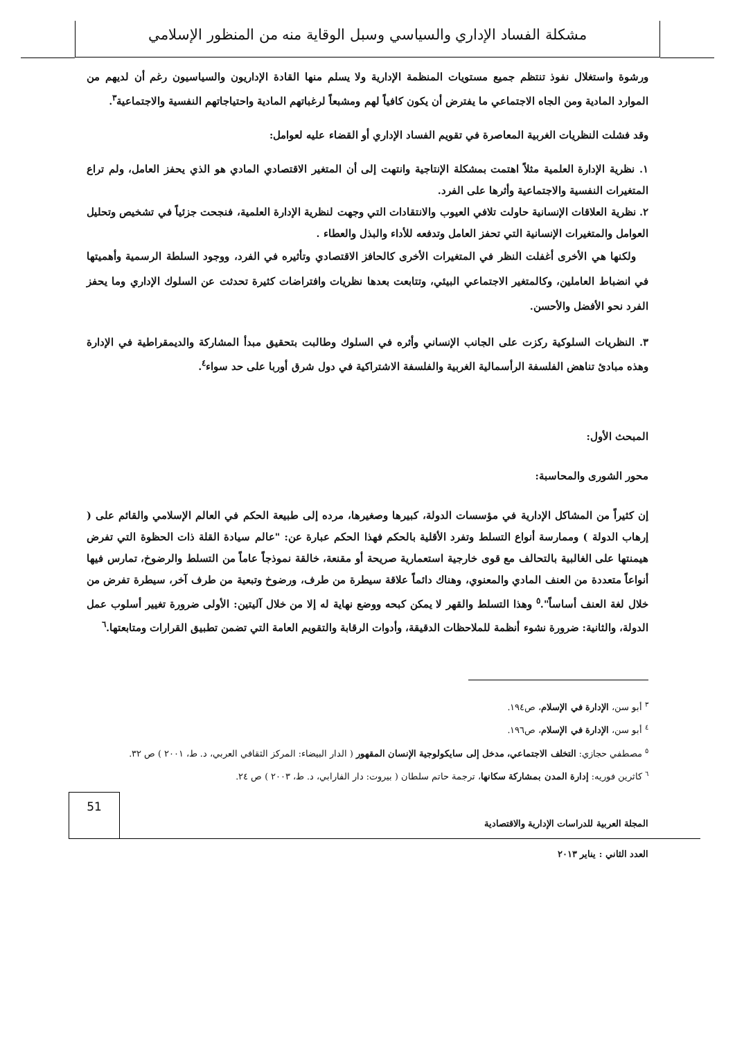مشكلة الفساد الإداري والسياسي وسبل الوقاية منه من المنظور الإسلامي
ورشوة واستغلال نفوذ تنتظم جميع مستويات المنظمة الإدارية ولا يسلم منها القادة الإداريون والسياسيون رغم أن لديهم من الموارد المادية ومن الجاه الاجتماعي ما يفترض أن يكون كافياً لهم ومشبعاً لرغباتهم المادية واحتياجاتهم النفسية والاجتماعية<sup>٣</sup>.
وقد فشلت النظريات الغربية المعاصرة في تقويم الفساد الإداري أو القضاء عليه لعوامل:
١. نظرية الإدارة العلمية مثلاً اهتمت بمشكلة الإنتاجية وانتهت إلى أن المتغير الاقتصادي المادي هو الذي يحفز العامل، ولم تراع المتغيرات النفسية والاجتماعية وأثرها على الفرد.
٢. نظرية العلاقات الإنسانية حاولت تلافي العيوب والانتقادات التي وجهت لنظرية الإدارة العلمية، فنجحت جزئياً في تشخيص وتحليل العوامل والمتغيرات الإنسانية التي تحفز العامل وتدفعه للأداء والبذل والعطاء .
ولكنها هي الأخرى أغفلت النظر في المتغيرات الأخرى كالحافز الاقتصادي وتأثيره في الفرد، ووجود السلطة الرسمية وأهميتها في انضباط العاملين، وكالمتغير الاجتماعي البيئي، وتتابعت بعدها نظريات وافتراضات كثيرة تحدثت عن السلوك الإداري وما يحفز الفرد نحو الأفضل والأحسن.
٣. النظريات السلوكية ركزت على الجانب الإنساني وأثره في السلوك وطالبت بتحقيق مبدأ المشاركة والديمقراطية في الإدارة وهذه مبادئ تناهض الفلسفة الرأسمالية الغربية والفلسفة الاشتراكية في دول شرق أوربا على حد سواء<sup>٤</sup>.
المبحث الأول:
محور الشورى والمحاسبة:
إن كثيراً من المشاكل الإدارية في مؤسسات الدولة، كبيرها وصغيرها، مرده إلى طبيعة الحكم في العالم الإسلامي والقائم على ( إرهاب الدولة ) وممارسة أنواع التسلط وتفرد الأقلية بالحكم فهذا الحكم عبارة عن: "عالم سيادة القلة ذات الحظوة التي تفرض هيمنتها على الغالبية بالتحالف مع قوى خارجية استعمارية صريحة أو مقنعة، خالقة نموذجاً عاماً من التسلط والرضوخ، تمارس فيها أنواعاً متعددة من العنف المادي والمعنوي، وهناك دائماً علاقة سيطرة من طرف، ورضوخ وتبعية من طرف آخر، سيطرة تفرض من خلال لغة العنف أساساً".<sup>٥</sup> وهذا التسلط والقهر لا يمكن كبحه ووضع نهاية له إلا من خلال آليتين: الأولى ضرورة تغيير أسلوب عمل الدولة، والثانية: ضرورة نشوء أنظمة للملاحظات الدقيقة، وأدوات الرقابة والتقويم العامة التي تضمن تطبيق القرارات ومتابعتها.<sup>٦</sup>
<sup>٣</sup> أبو سن، الإدارة في الإسلام، ص١٩٤.
<sup>٤</sup> أبو سن، الإدارة في الإسلام، ص١٩٦.
<sup>٥</sup> مصطفي حجازي: التخلف الاجتماعي، مدخل إلى سايكولوجية الإنسان المقهور ( الدار البيضاء: المركز الثقافي العربي، د. ط، ٢٠٠١ ) ص ٣٢.
<sup>٦</sup> كاثرين فوريه: إدارة المدن بمشاركة سكانها، ترجمة حاتم سلطان ( بيروت: دار الفارابي، د. ط، ٢٠٠٣ ) ص ٢٤.
51
المجلة العربية للدراسات الإدارية والاقتصادية
العدد الثاني : يناير ٢٠١٣